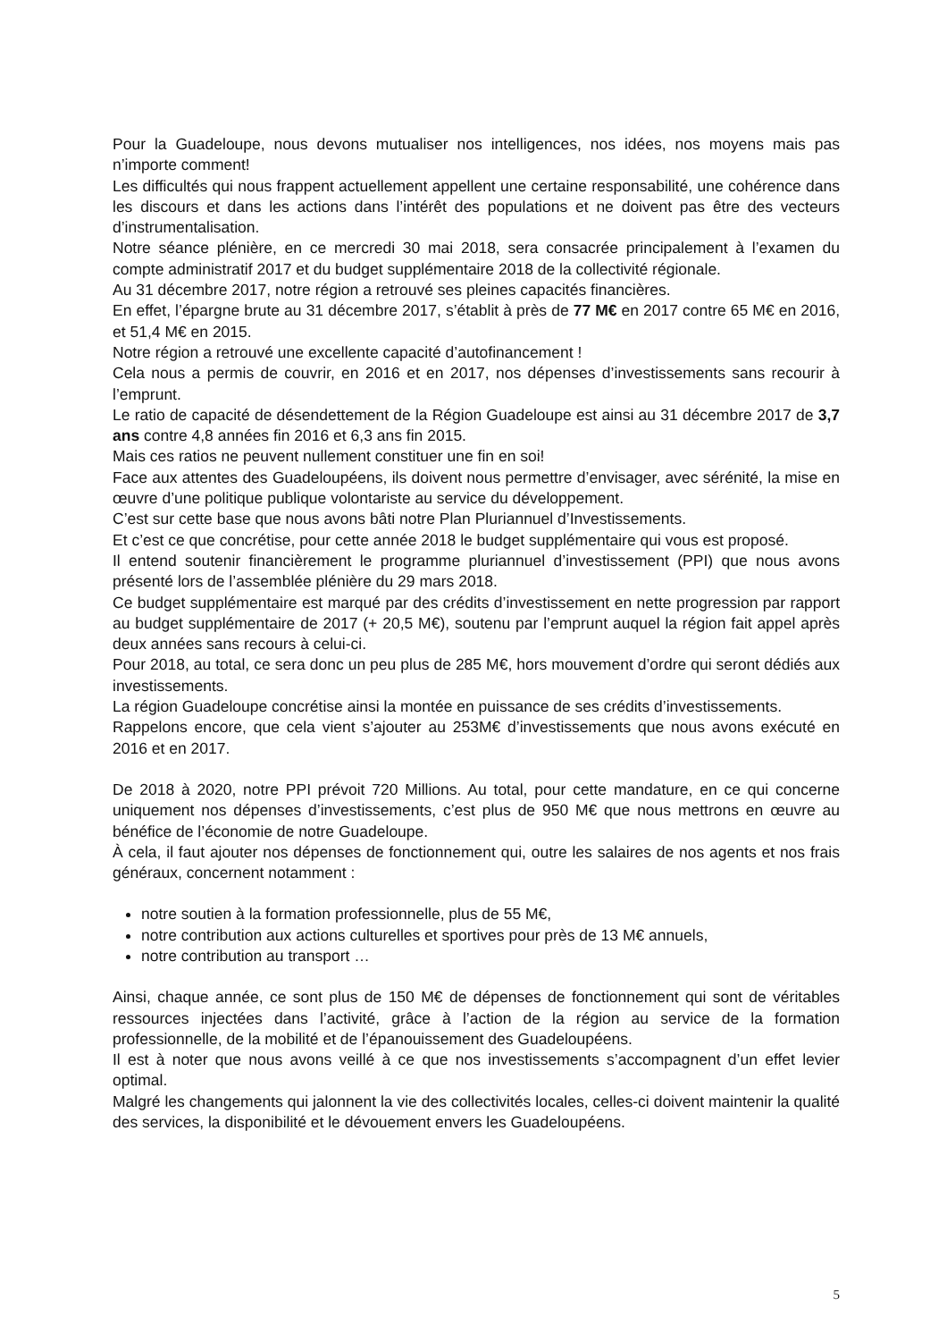Pour la Guadeloupe, nous devons mutualiser nos intelligences, nos idées, nos moyens mais pas n’importe comment!
Les difficultés qui nous frappent actuellement appellent une certaine responsabilité, une cohérence dans les discours et dans les actions dans l’intérêt des populations et ne doivent pas être des vecteurs d’instrumentalisation.
Notre séance plénière, en ce mercredi 30 mai 2018, sera consacrée principalement à l’examen du compte administratif 2017 et du budget supplémentaire 2018 de la collectivité régionale.
Au 31 décembre 2017, notre région a retrouvé ses pleines capacités financières.
En effet, l’épargne brute au 31 décembre 2017, s’établit à près de 77 M€ en 2017 contre 65 M€ en 2016, et 51,4 M€ en 2015.
Notre région a retrouvé une excellente capacité d’autofinancement !
Cela nous a permis de couvrir, en 2016 et en 2017, nos dépenses d’investissements sans recourir à l’emprunt.
Le ratio de capacité de désendettement de la Région Guadeloupe est ainsi au 31 décembre 2017 de 3,7 ans contre 4,8 années fin 2016 et 6,3 ans fin 2015.
Mais ces ratios ne peuvent nullement constituer une fin en soi!
Face aux attentes des Guadeloupéens, ils doivent nous permettre d’envisager, avec sérénité, la mise en œuvre d’une politique publique volontariste au service du développement.
C’est sur cette base que nous avons bâti notre Plan Pluriannuel d’Investissements.
Et c’est ce que concrétise, pour cette année 2018 le budget supplémentaire qui vous est proposé.
Il entend soutenir financièrement le programme pluriannuel d’investissement (PPI) que nous avons présenté lors de l’assemblée plénière du 29 mars 2018.
Ce budget supplémentaire est marqué par des crédits d’investissement en nette progression par rapport au budget supplémentaire de 2017 (+ 20,5 M€), soutenu par l’emprunt auquel la région fait appel après deux années sans recours à celui-ci.
Pour 2018, au total, ce sera donc un peu plus de 285 M€, hors mouvement d’ordre qui seront dédiés aux investissements.
La région Guadeloupe concrétise ainsi la montée en puissance de ses crédits d’investissements.
Rappelons encore, que cela vient s’ajouter au 253M€ d’investissements que nous avons exécuté en 2016 et en 2017.
De 2018 à 2020, notre PPI prévoit 720 Millions. Au total, pour cette mandature, en ce qui concerne uniquement nos dépenses d’investissements, c’est plus de 950 M€ que nous mettrons en œuvre au bénéfice de l’économie de notre Guadeloupe.
À cela, il faut ajouter nos dépenses de fonctionnement qui, outre les salaires de nos agents et nos frais généraux, concernent notamment :
notre soutien à la formation professionnelle, plus de 55 M€,
notre contribution aux actions culturelles et sportives pour près de 13 M€ annuels,
notre contribution au transport …
Ainsi, chaque année, ce sont plus de 150 M€ de dépenses de fonctionnement qui sont de véritables ressources injectées dans l’activité, grâce à l’action de la région au service de la formation professionnelle, de la mobilité et de l’épanouissement des Guadeloupéens.
Il est à noter que nous avons veillé à ce que nos investissements s’accompagnent d’un effet levier optimal.
Malgré les changements qui jalonnent la vie des collectivités locales, celles-ci doivent maintenir la qualité des services, la disponibilité et le dévouement envers les Guadeloupéens.
5